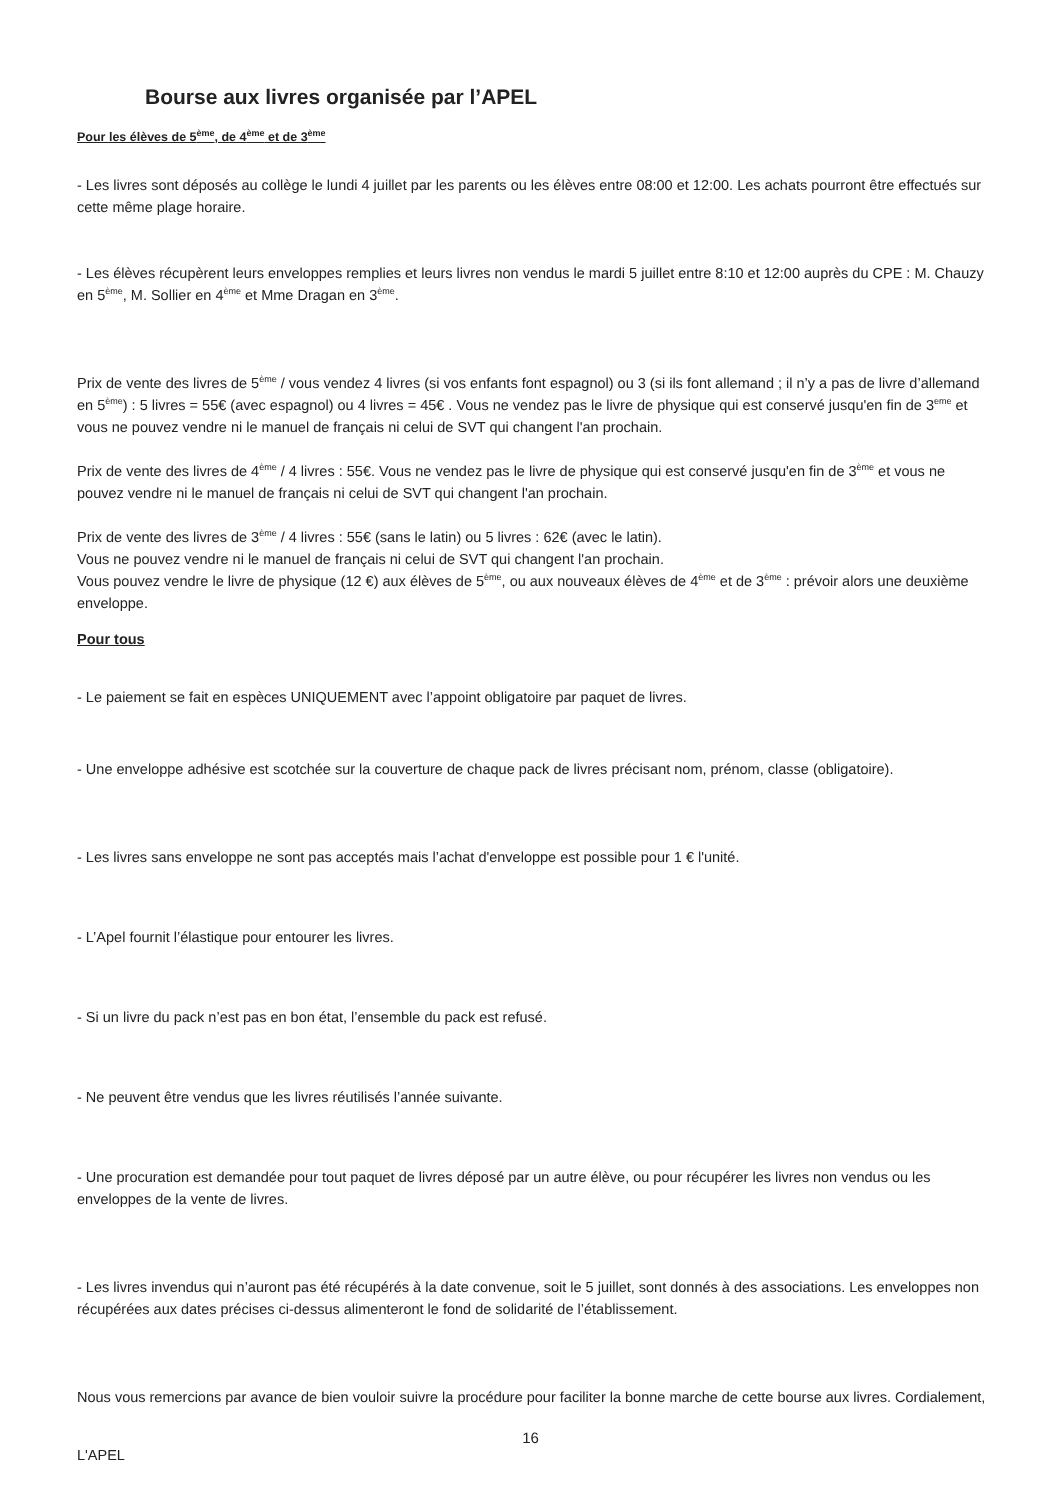Bourse aux livres organisée par l’APEL
Pour les élèves de 5<sup>ème</sup>, de 4<sup>ème</sup> et de 3<sup>ème</sup>
- Les livres sont déposés au collège le lundi 4 juillet par les parents ou les élèves entre 08:00 et 12:00. Les achats pourront être effectués sur cette même plage horaire.
- Les élèves récupèrent leurs enveloppes remplies et leurs livres non vendus le mardi 5 juillet entre 8:10 et 12:00 auprès du CPE : M. Chauzy en 5<sup>ème</sup>, M. Sollier en 4<sup>ème</sup> et Mme Dragan en 3<sup>ème</sup>.
Prix de vente des livres de 5<sup>ème</sup> / vous vendez 4 livres (si vos enfants font espagnol) ou 3 (si ils font allemand ; il n’y a pas de livre d’allemand en 5<sup>ème</sup>) : 5 livres = 55€ (avec espagnol) ou 4 livres = 45€ . Vous ne vendez pas le livre de physique qui est conservé jusqu'en fin de 3<sup>eme</sup> et vous ne pouvez vendre ni le manuel de français ni celui de SVT qui changent l'an prochain.
Prix de vente des livres de 4<sup>ème</sup> / 4 livres : 55€. Vous ne vendez pas le livre de physique qui est conservé jusqu'en fin de 3<sup>ème</sup> et vous ne pouvez vendre ni le manuel de français ni celui de SVT qui changent l'an prochain.
Prix de vente des livres de 3<sup>ème</sup> / 4 livres : 55€ (sans le latin) ou 5 livres : 62€ (avec le latin).
Vous ne pouvez vendre ni le manuel de français ni celui de SVT qui changent l'an prochain.
Vous pouvez vendre le livre de physique (12 €) aux élèves de 5<sup>ème</sup>, ou aux nouveaux élèves de 4<sup>ème</sup> et de 3<sup>ème</sup> : prévoir alors une deuxième enveloppe.
Pour tous
- Le paiement se fait en espèces UNIQUEMENT avec l’appoint obligatoire par paquet de livres.
- Une enveloppe adhésive est scotchée sur la couverture de chaque pack de livres précisant nom, prénom, classe (obligatoire).
- Les livres sans enveloppe ne sont pas acceptés mais l’achat d'enveloppe est possible pour 1 € l'unité.
- L’Apel fournit l’élastique pour entourer les livres.
- Si un livre du pack n’est pas en bon état, l’ensemble du pack est refusé.
- Ne peuvent être vendus que les livres réutilisés l’année suivante.
- Une procuration est demandée pour tout paquet de livres déposé par un autre élève, ou pour récupérer les livres non vendus ou les enveloppes de la vente de livres.
- Les livres invendus qui n’auront pas été récupérés à la date convenue, soit le 5 juillet, sont donnés à des associations. Les enveloppes non récupérées aux dates précises ci-dessus alimenteront le fond de solidarité de l’établissement.
Nous vous remercions par avance de bien vouloir suivre la procédure pour faciliter la bonne marche de cette bourse aux livres. Cordialement,
L'APEL
16